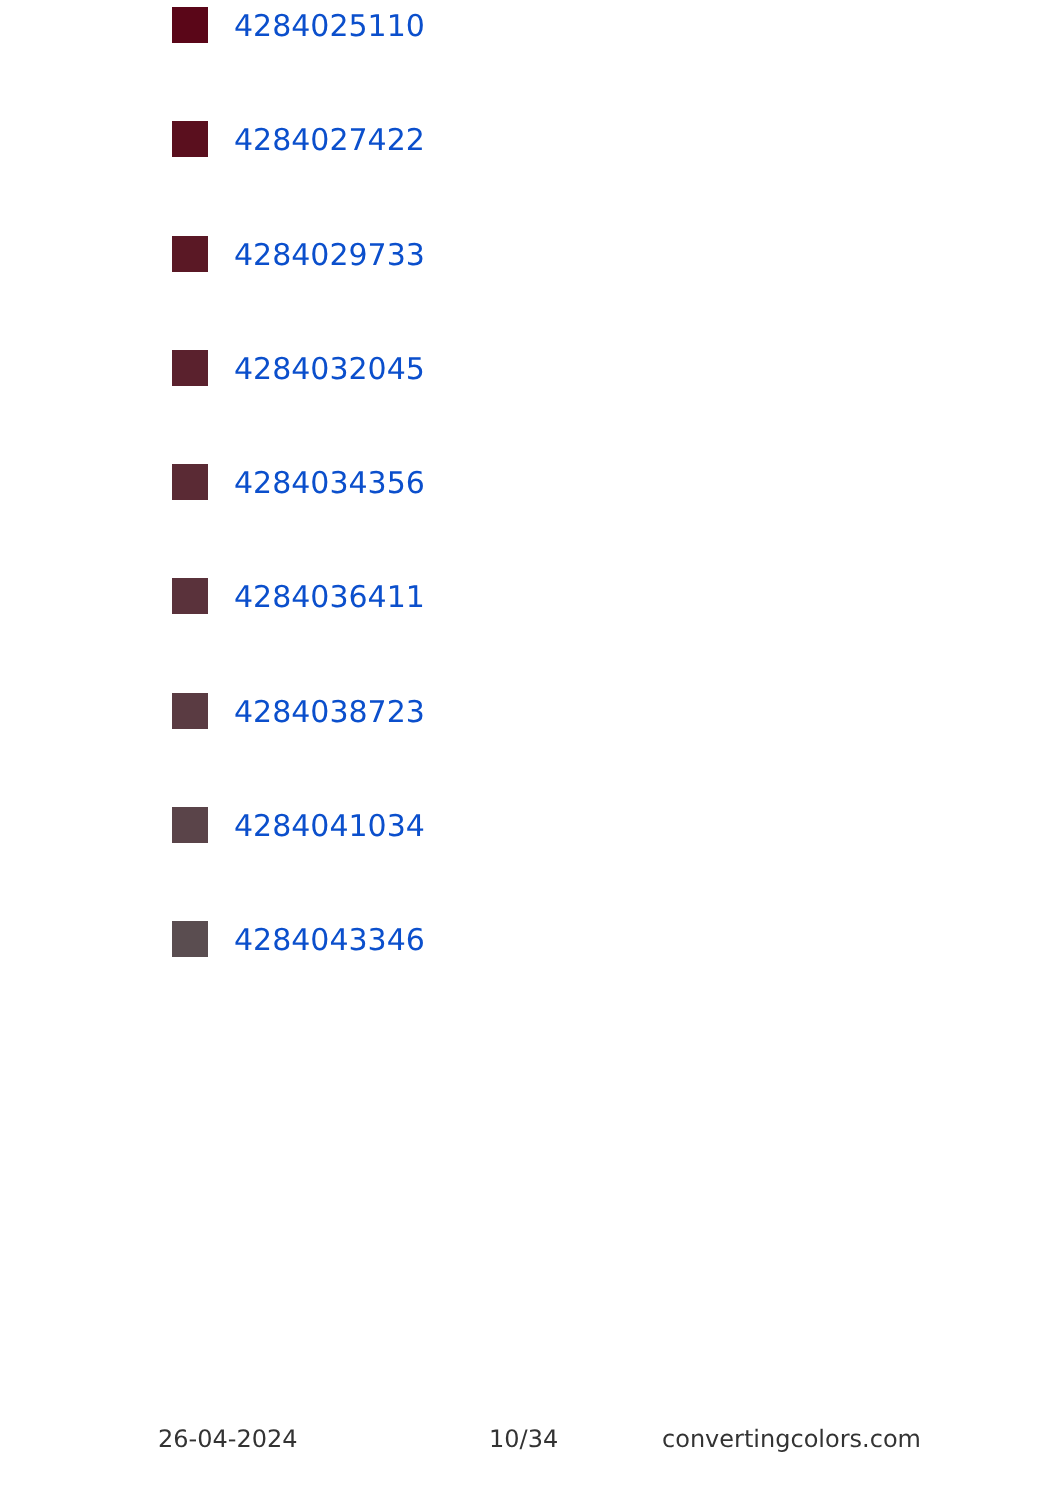4284025110
4284027422
4284029733
4284032045
4284034356
4284036411
4284038723
4284041034
4284043346
26-04-2024 10/34 convertingcolors.com